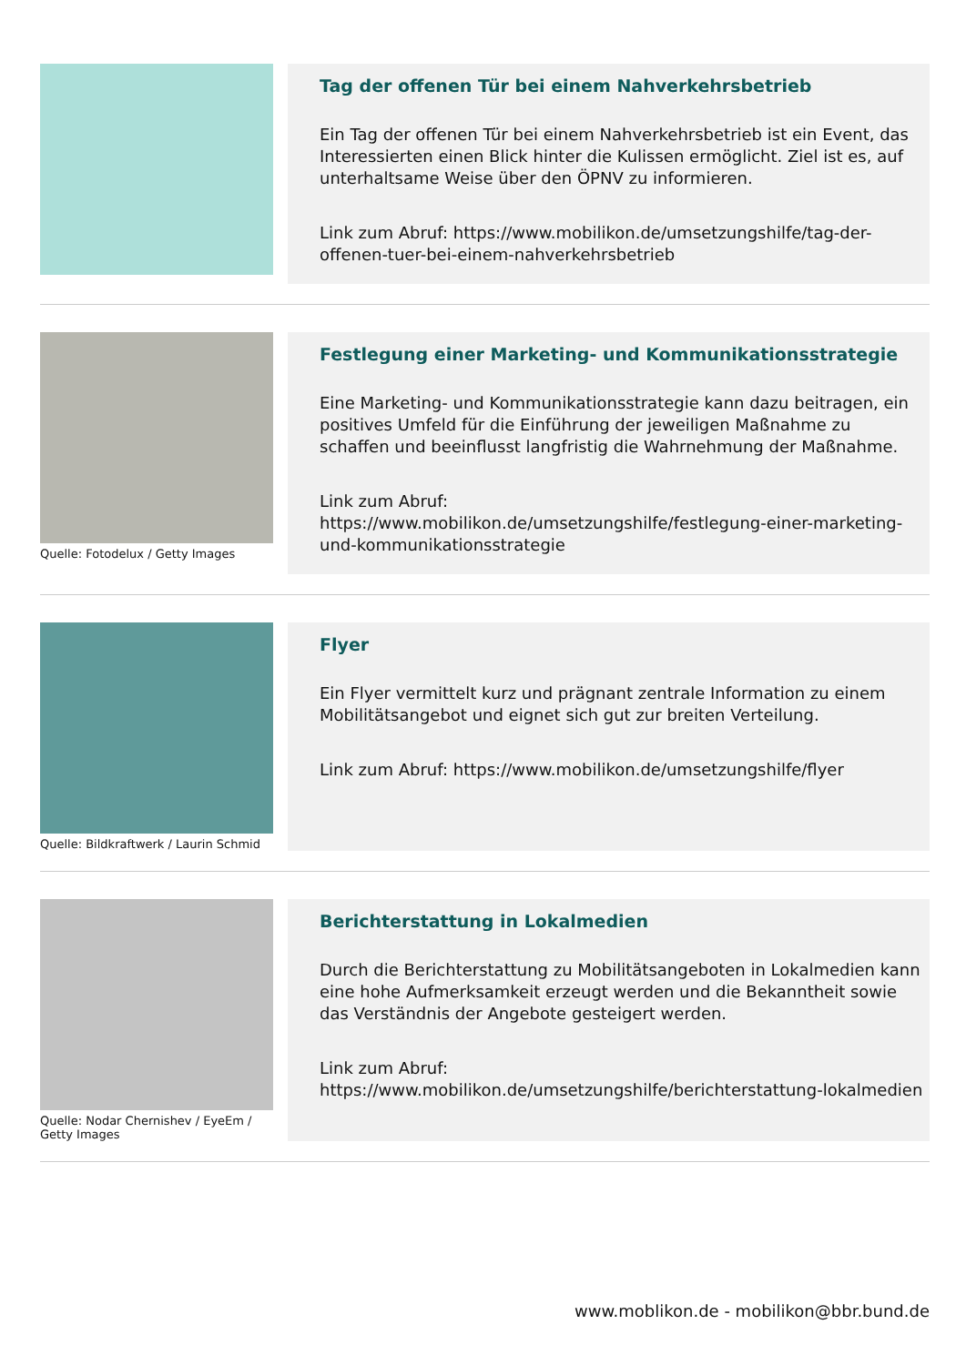Tag der offenen Tür bei einem Nahverkehrsbetrieb
Ein Tag der offenen Tür bei einem Nahverkehrsbetrieb ist ein Event, das Interessierten einen Blick hinter die Kulissen ermöglicht. Ziel ist es, auf unterhaltsame Weise über den ÖPNV zu informieren.
Link zum Abruf: https://www.mobilikon.de/umsetzungshilfe/tag-der-offenen-tuer-bei-einem-nahverkehrsbetrieb
Quelle: Fotodelux / Getty Images
Festlegung einer Marketing- und Kommunikationsstrategie
Eine Marketing- und Kommunikationsstrategie kann dazu beitragen, ein positives Umfeld für die Einführung der jeweiligen Maßnahme zu schaffen und beeinflusst langfristig die Wahrnehmung der Maßnahme.
Link zum Abruf:
https://www.mobilikon.de/umsetzungshilfe/festlegung-einer-marketing-und-kommunikationsstrategie
Quelle: Bildkraftwerk / Laurin Schmid
Flyer
Ein Flyer vermittelt kurz und prägnant zentrale Information zu einem Mobilitätsangebot und eignet sich gut zur breiten Verteilung.
Link zum Abruf: https://www.mobilikon.de/umsetzungshilfe/flyer
Quelle: Nodar Chernishev / EyeEm / Getty Images
Berichterstattung in Lokalmedien
Durch die Berichterstattung zu Mobilitätsangeboten in Lokalmedien kann eine hohe Aufmerksamkeit erzeugt werden und die Bekanntheit sowie das Verständnis der Angebote gesteigert werden.
Link zum Abruf:
https://www.mobilikon.de/umsetzungshilfe/berichterstattung-lokalmedien
www.moblikon.de - mobilikon@bbr.bund.de